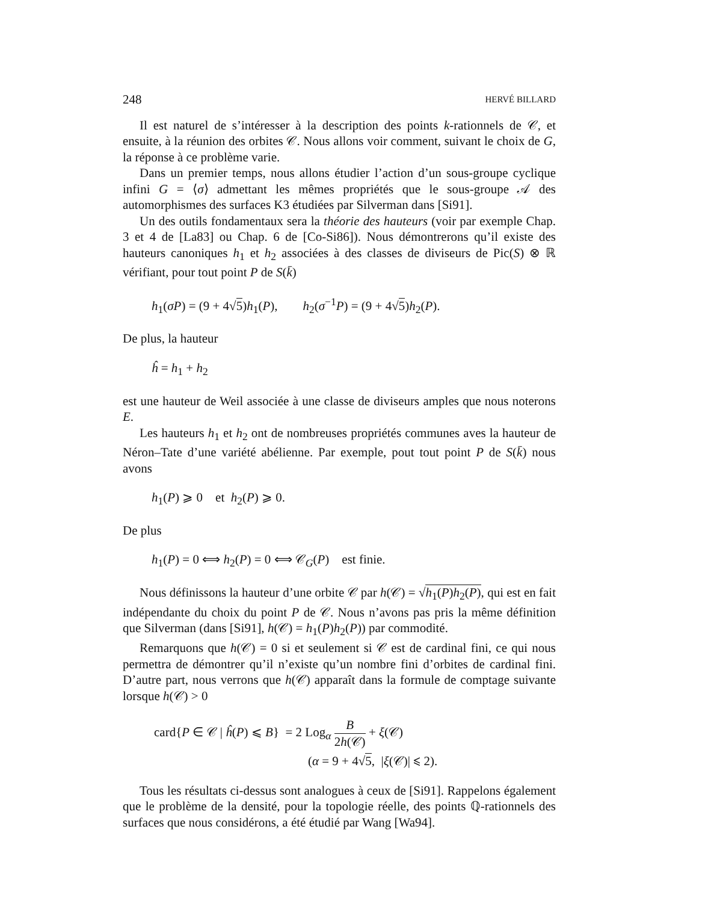248 HERVÉ BILLARD
Il est naturel de s’intéresser à la description des points k-rationnels de 𝒞, et ensuite, à la réunion des orbites 𝒞. Nous allons voir comment, suivant le choix de G, la réponse à ce problème varie.
Dans un premier temps, nous allons étudier l’action d’un sous-groupe cyclique infini G = ⟨σ⟩ admettant les mêmes propriétés que le sous-groupe 𝒜 des automorphismes des surfaces K3 étudiées par Silverman dans [Si91].
Un des outils fondamentaux sera la théorie des hauteurs (voir par exemple Chap. 3 et 4 de [La83] ou Chap. 6 de [Co-Si86]). Nous démontrerons qu’il existe des hauteurs canoniques h<sub>1</sub> et h<sub>2</sub> associées à des classes de diviseurs de Pic(S) ⊗ ℝ vérifiant, pour tout point P de S(k̄)
h<sub>1</sub>(σP) = (9 + 4√5)h<sub>1</sub>(P), h<sub>2</sub>(σ<sup>−1</sup>P) = (9 + 4√5)h<sub>2</sub>(P).
De plus, la hauteur
ĥ = h<sub>1</sub> + h<sub>2</sub>
est une hauteur de Weil associée à une classe de diviseurs amples que nous noterons E.
Les hauteurs h<sub>1</sub> et h<sub>2</sub> ont de nombreuses propriétés communes aves la hauteur de Néron–Tate d’une variété abélienne. Par exemple, pout tout point P de S(k̄) nous avons
h<sub>1</sub>(P) ⩾ 0 et h<sub>2</sub>(P) ⩾ 0.
De plus
h<sub>1</sub>(P) = 0 ⟺ h<sub>2</sub>(P) = 0 ⟺ 𝒞<sub>G</sub>(P) est finie.
Nous définissons la hauteur d’une orbite 𝒞 par h(𝒞) = √h<sub>1</sub>(P)h<sub>2</sub>(P), qui est en fait indépendante du choix du point P de 𝒞. Nous n’avons pas pris la même définition que Silverman (dans [Si91], h(𝒞) = h<sub>1</sub>(P)h<sub>2</sub>(P)) par commodité.
Remarquons que h(𝒞) = 0 si et seulement si 𝒞 est de cardinal fini, ce qui nous permettra de démontrer qu’il n’existe qu’un nombre fini d’orbites de cardinal fini. D’autre part, nous verrons que h(𝒞) apparaît dans la formule de comptage suivante lorsque h(𝒞) > 0
card{P ∈ 𝒞 | ĥ(P) ⩽ B} = 2 Log<sub>α</sub> B 2h(𝒞) + ξ(𝒞)
(α = 9 + 4√5, |ξ(𝒞)| ⩽ 2).
Tous les résultats ci-dessus sont analogues à ceux de [Si91]. Rappelons également que le problème de la densité, pour la topologie réelle, des points ℚ-rationnels des surfaces que nous considérons, a été étudié par Wang [Wa94].